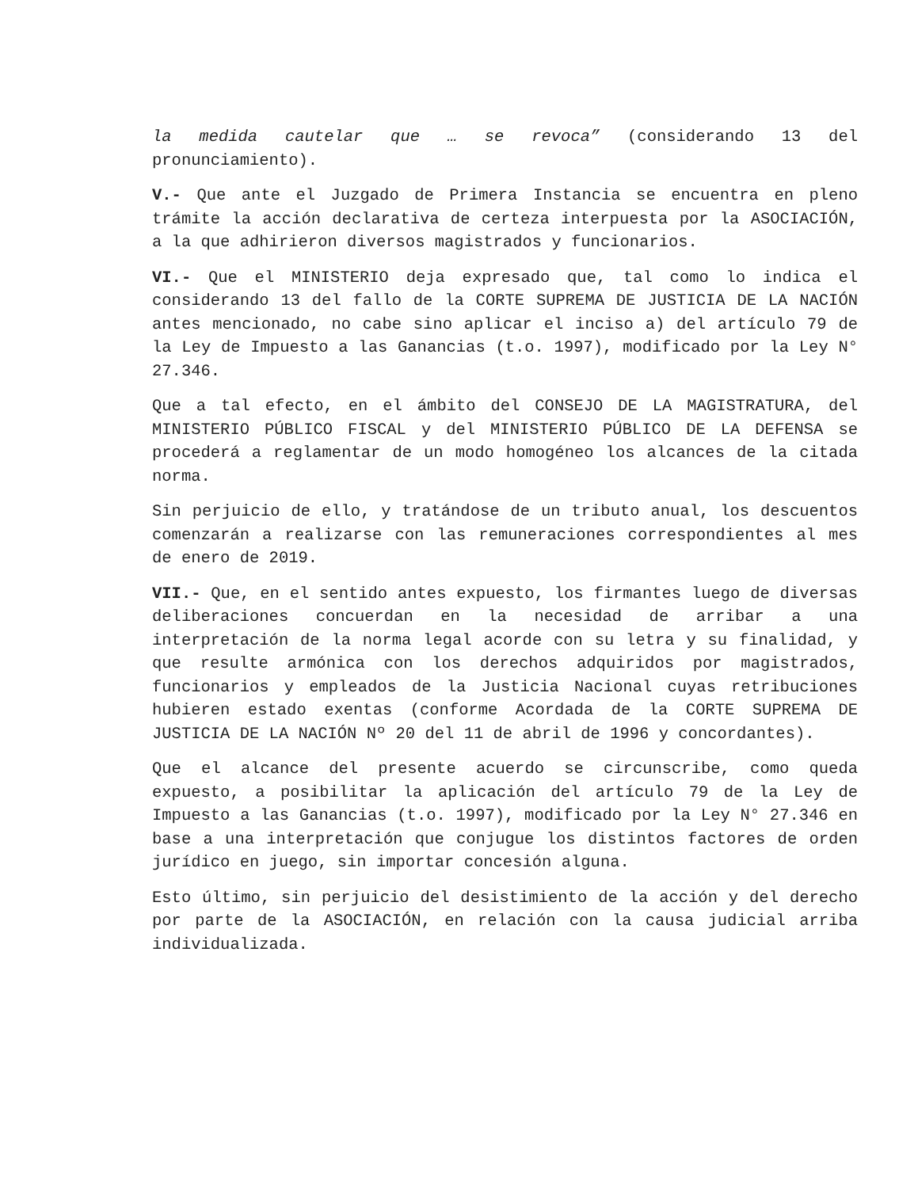la medida cautelar que … se revoca” (considerando 13 del pronunciamiento).
V.- Que ante el Juzgado de Primera Instancia se encuentra en pleno trámite la acción declarativa de certeza interpuesta por la ASOCIACIÓN, a la que adhirieron diversos magistrados y funcionarios.
VI.- Que el MINISTERIO deja expresado que, tal como lo indica el considerando 13 del fallo de la CORTE SUPREMA DE JUSTICIA DE LA NACIÓN antes mencionado, no cabe sino aplicar el inciso a) del artículo 79 de la Ley de Impuesto a las Ganancias (t.o. 1997), modificado por la Ley N° 27.346.
Que a tal efecto, en el ámbito del CONSEJO DE LA MAGISTRATURA, del MINISTERIO PÚBLICO FISCAL y del MINISTERIO PÚBLICO DE LA DEFENSA se procederá a reglamentar de un modo homogéneo los alcances de la citada norma.
Sin perjuicio de ello, y tratándose de un tributo anual, los descuentos comenzarán a realizarse con las remuneraciones correspondientes al mes de enero de 2019.
VII.- Que, en el sentido antes expuesto, los firmantes luego de diversas deliberaciones concuerdan en la necesidad de arribar a una interpretación de la norma legal acorde con su letra y su finalidad, y que resulte armónica con los derechos adquiridos por magistrados, funcionarios y empleados de la Justicia Nacional cuyas retribuciones hubieren estado exentas (conforme Acordada de la CORTE SUPREMA DE JUSTICIA DE LA NACIÓN Nº 20 del 11 de abril de 1996 y concordantes).
Que el alcance del presente acuerdo se circunscribe, como queda expuesto, a posibilitar la aplicación del artículo 79 de la Ley de Impuesto a las Ganancias (t.o. 1997), modificado por la Ley N° 27.346 en base a una interpretación que conjugue los distintos factores de orden jurídico en juego, sin importar concesión alguna.
Esto último, sin perjuicio del desistimiento de la acción y del derecho por parte de la ASOCIACIÓN, en relación con la causa judicial arriba individualizada.